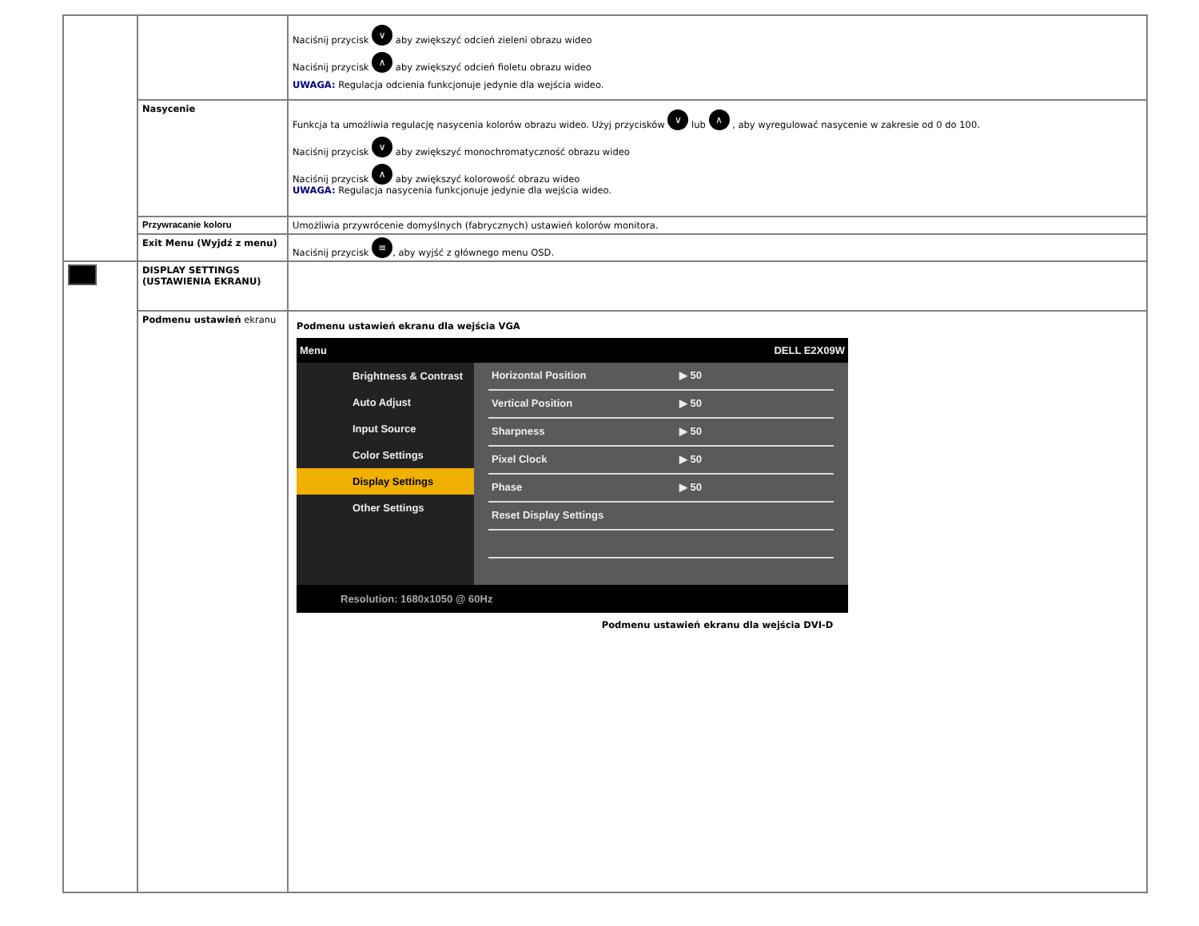| | | Naciśnij przycisk ∨ aby zwiększyć odcień zieleni obrazu wideo Naciśnij przycisk ∧ aby zwiększyć odcień fioletu obrazu wideo UWAGA: Regulacja odcienia funkcjonuje jedynie dla wejścia wideo. |
| | Nasycenie | Funkcja ta umożliwia regulację nasycenia kolorów obrazu wideo. Użyj przycisków ∨ lub ∧ , aby wyregulować nasycenie w zakresie od 0 do 100. Naciśnij przycisk ∨ aby zwiększyć monochromatyczność obrazu wideo Naciśnij przycisk ∧ aby zwiększyć kolorowość obrazu wideo UWAGA: Regulacja nasycenia funkcjonuje jedynie dla wejścia wideo. |
| | Przywracanie koloru | Umożliwia przywrócenie domyślnych (fabrycznych) ustawień kolorów monitora. |
| | Exit Menu (Wyjdź z menu) | Naciśnij przycisk ≡ , aby wyjść z głównego menu OSD. |
| | DISPLAY SETTINGS (USTAWIENIA EKRANU) | |
| | Podmenu ustawień ekranu | Podmenu ustawień ekranu dla wejścia VGA Menu DELL E2X09W Brightness & Contrast Auto Adjust Input Source Color Settings Display Settings Other Settings Horizontal Position ▶ 50 Vertical Position ▶ 50 Sharpness ▶ 50 Pixel Clock ▶ 50 Phase ▶ 50 Reset Display Settings Resolution: 1680x1050 @ 60Hz Podmenu ustawień ekranu dla wejścia DVI-D |